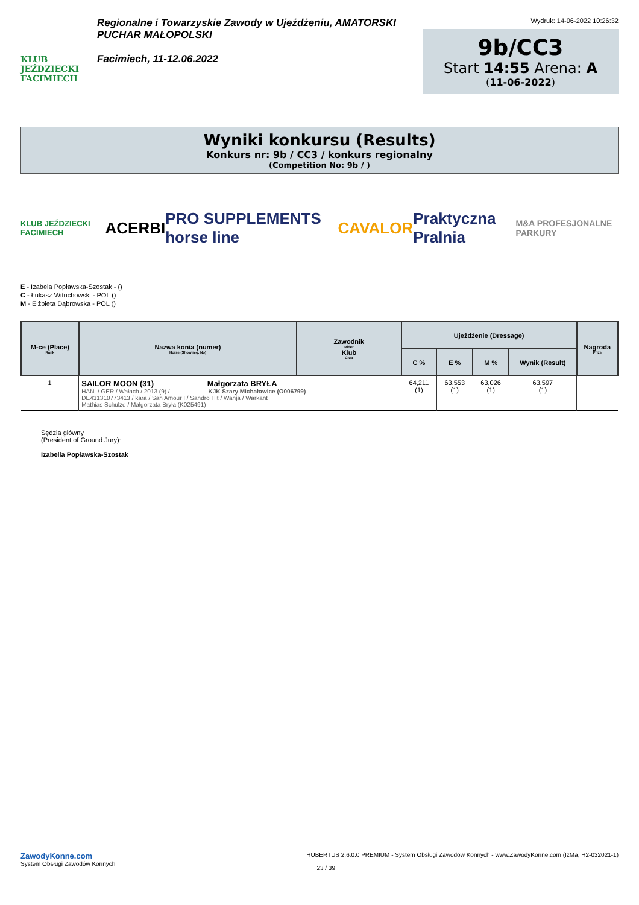KLUB JEŹDZIECKI FACIMIECH
Regionalne i Towarzyskie Zawody w Ujeżdżeniu, AMATORSKI PUCHAR MAŁOPOLSKI
Facimiech, 11-12.06.2022
Wydruk: 14-06-2022 10:26:32
9b/CC3
Start 14:55 Arena: A
(11-06-2022)
Wyniki konkursu (Results)
Konkurs nr: 9b / CC3 / konkurs regionalny
(Competition No: 9b / )
KLUB JEŹDZIECKI FACIMIECH ACERBI PRO SUPPLEMENTS horse line CAVALOR Praktyczna Pralnia M&A PROFESJONALNE PARKURY
E - Izabela Popławska-Szostak - ()
C - Łukasz Witucho­wski - POL ()
M - Elżbieta Dąbrowska - POL ()
| M-ce (Place) Rank | Nazwa konia (numer) Horse (Show reg. No) | Zawodnik Rider Klub Club | Ujeżdżenie (Dressage) | | | | Nagroda Prize |
| --- | --- | --- | --- | --- | --- | --- | --- |
| | | | C % | E % | M % | Wynik (Result) | |
| 1 | SAILOR MOON (31) Małgorzata BRYŁA HAN. / GER / Wałach / 2013 (9) / KJK Szary Michałowice (O006799) DE431310773413 / kara / San Amour I / Sandro Hit / Wanja / Warkant Mathias Schulze / Małgorzata Bryła (K025491) | | 64,211 (1) | 63,553 (1) | 63,026 (1) | 63,597 (1) | |
Sędzia główny
(President of Ground Jury):
Izabella Popławska-Szostak
ZawodyKonne.com
System Obsługi Zawodów Konnych
HUBERTUS 2.6.0.0 PREMIUM - System Obsługi Zawodów Konnych - www.ZawodyKonne.com (IzMa, H2-032021-1)
23 / 39